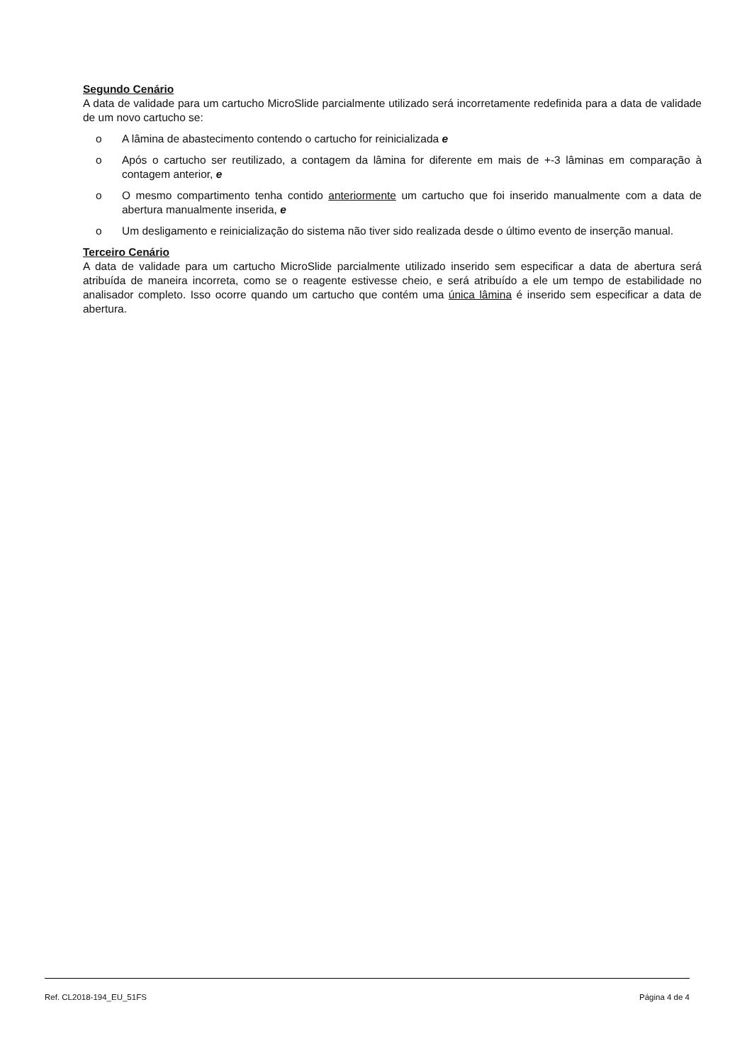Segundo Cenário
A data de validade para um cartucho MicroSlide parcialmente utilizado será incorretamente redefinida para a data de validade de um novo cartucho se:
o A lâmina de abastecimento contendo o cartucho for reinicializada e
o Após o cartucho ser reutilizado, a contagem da lâmina for diferente em mais de +-3 lâminas em comparação à contagem anterior, e
o O mesmo compartimento tenha contido anteriormente um cartucho que foi inserido manualmente com a data de abertura manualmente inserida, e
o Um desligamento e reinicialização do sistema não tiver sido realizada desde o último evento de inserção manual.
Terceiro Cenário
A data de validade para um cartucho MicroSlide parcialmente utilizado inserido sem especificar a data de abertura será atribuída de maneira incorreta, como se o reagente estivesse cheio, e será atribuído a ele um tempo de estabilidade no analisador completo. Isso ocorre quando um cartucho que contém uma única lâmina é inserido sem especificar a data de abertura.
Ref. CL2018-194_EU_51FS Página 4 de 4